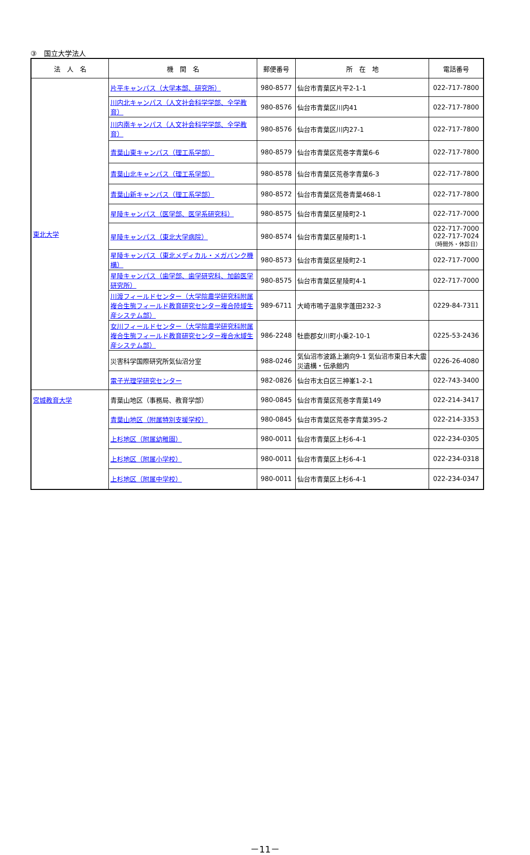③　国立大学法人
| 法 人 名 | 機 関 名 | 郵便番号 | 所 在 地 | 電話番号 |
| --- | --- | --- | --- | --- |
| 東北大学 | 片平キャンパス（大学本部、研究所） | 980-8577 | 仙台市青葉区片平2-1-1 | 022-717-7800 |
| | 川内北キャンパス（人文社会科学学部、全学教育） | 980-8576 | 仙台市青葉区川内41 | 022-717-7800 |
| | 川内南キャンパス（人文社会科学学部、全学教育） | 980-8576 | 仙台市青葉区川内27-1 | 022-717-7800 |
| | 青葉山東キャンパス（理工系学部） | 980-8579 | 仙台市青葉区荒巻字青葉6-6 | 022-717-7800 |
| | 青葉山北キャンパス（理工系学部） | 980-8578 | 仙台市青葉区荒巻字青葉6-3 | 022-717-7800 |
| | 青葉山新キャンパス（理工系学部） | 980-8572 | 仙台市青葉区荒巻青葉468-1 | 022-717-7800 |
| | 星陵キャンパス（医学部、医学系研究科） | 980-8575 | 仙台市青葉区星陵町2-1 | 022-717-7000 |
| | 星陵キャンパス（東北大学病院） | 980-8574 | 仙台市青葉区星陵町1-1 | 022-717-7000 022-717-7024 （時間外・休診日） |
| | 星陵キャンパス（東北メディカル・メガバンク機構） | 980-8573 | 仙台市青葉区星陵町2-1 | 022-717-7000 |
| | 星陵キャンパス（歯学部、歯学研究科、加齢医学研究所） | 980-8575 | 仙台市青葉区星陵町4-1 | 022-717-7000 |
| | 川渡フィールドセンター（大学院農学研究科附属複合生態フィールド教育研究センター複合陸域生産システム部） | 989-6711 | 大崎市鳴子温泉字蓬田232-3 | 0229-84-7311 |
| | 女川フィールドセンター（大学院農学研究科附属複合生態フィールド教育研究センター複合水域生産システム部） | 986-2248 | 牡鹿郡女川町小乗2-10-1 | 0225-53-2436 |
| | 災害科学国際研究所気仙沼分室 | 988-0246 | 気仙沼市波路上瀬向9-1 気仙沼市東日本大震災遺構・伝承館内 | 0226-26-4080 |
| | 電子光理学研究センター | 982-0826 | 仙台市太白区三神峯1-2-1 | 022-743-3400 |
| 宮城教育大学 | 青葉山地区（事務局、教育学部） | 980-0845 | 仙台市青葉区荒巻字青葉149 | 022-214-3417 |
| | 青葉山地区（附属特別支援学校） | 980-0845 | 仙台市青葉区荒巻字青葉395-2 | 022-214-3353 |
| | 上杉地区（附属幼稚園） | 980-0011 | 仙台市青葉区上杉6-4-1 | 022-234-0305 |
| | 上杉地区（附属小学校） | 980-0011 | 仙台市青葉区上杉6-4-1 | 022-234-0318 |
| | 上杉地区（附属中学校） | 980-0011 | 仙台市青葉区上杉6-4-1 | 022-234-0347 |
－11－